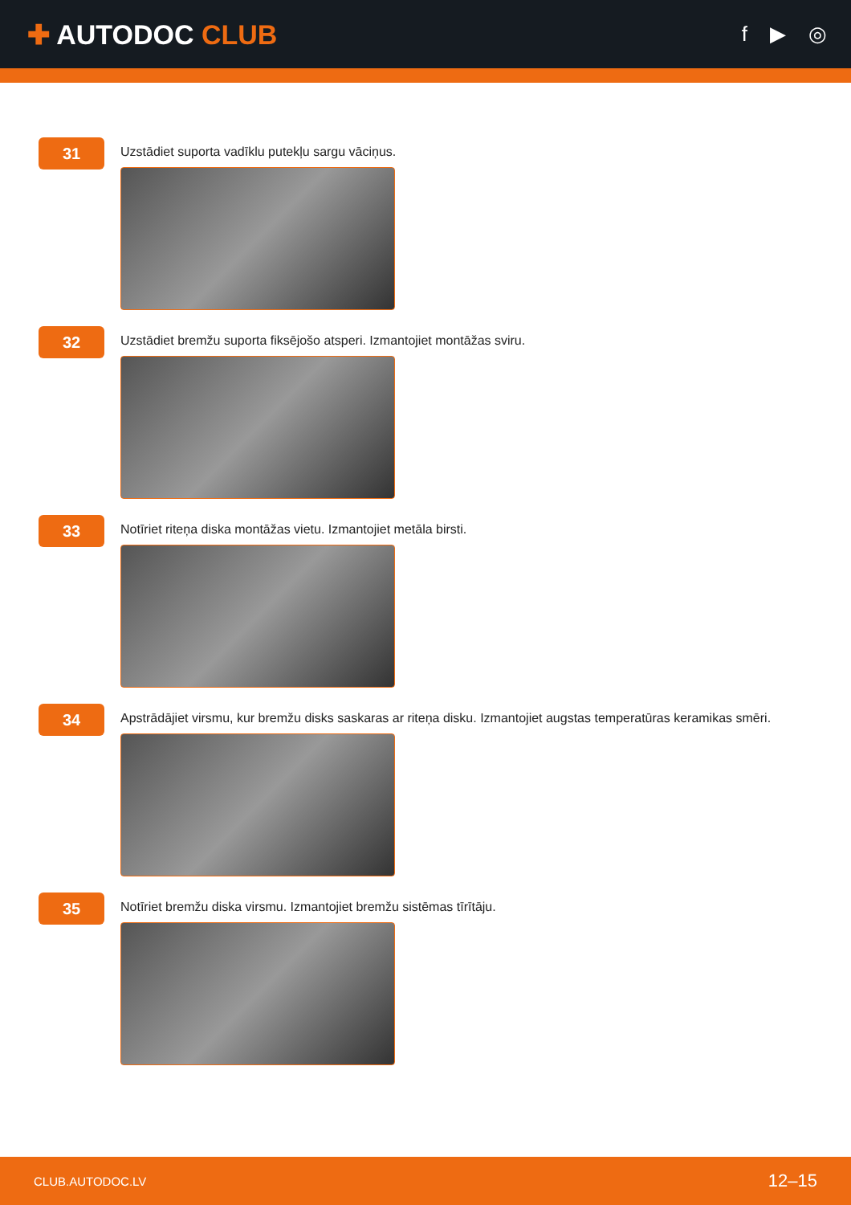✚ AUTODOC CLUB
f ▶ ◎
31
Uzstādiet suporta vadīklu putekļu sargu vāciņus.
32
Uzstādiet bremžu suporta fiksējošo atsperi. Izmantojiet montāžas sviru.
33
Notīriet riteņa diska montāžas vietu. Izmantojiet metāla birsti.
34
Apstrādājiet virsmu, kur bremžu disks saskaras ar riteņa disku. Izmantojiet augstas temperatūras keramikas smēri.
35
Notīriet bremžu diska virsmu. Izmantojiet bremžu sistēmas tīrītāju.
CLUB.AUTODOC.LV 12–15